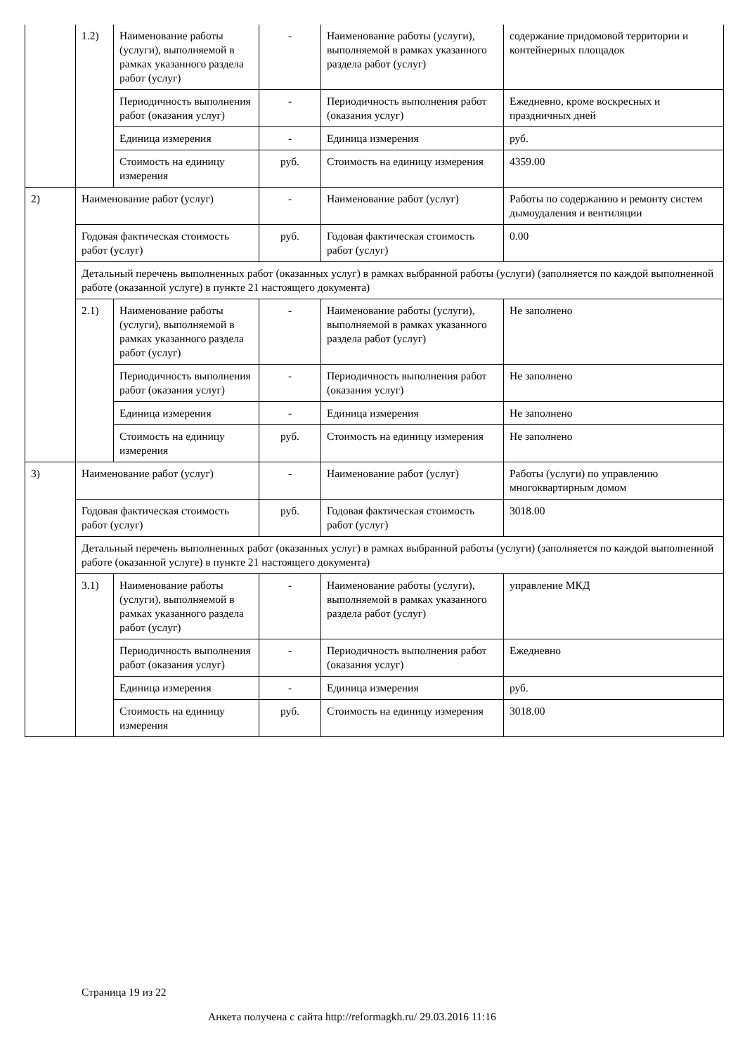| | 1.2) | Наименование работы (услуги), выполняемой в рамках указанного раздела работ (услуг) | - | Наименование работы (услуги), выполняемой в рамках указанного раздела работ (услуг) | содержание придомовой территории и контейнерных площадок |
| | | Периодичность выполнения работ (оказания услуг) | - | Периодичность выполнения работ (оказания услуг) | Ежедневно, кроме воскресных и праздничных дней |
| | | Единица измерения | - | Единица измерения | руб. |
| | | Стоимость на единицу измерения | руб. | Стоимость на единицу измерения | 4359.00 |
| 2) | Наименование работ (услуг) | | - | Наименование работ (услуг) | Работы по содержанию и ремонту систем дымоудаления и вентиляции |
| | Годовая фактическая стоимость работ (услуг) | | руб. | Годовая фактическая стоимость работ (услуг) | 0.00 |
| | Детальный перечень выполненных работ (оказанных услуг) в рамках выбранной работы (услуги) (заполняется по каждой выполненной работе (оказанной услуге) в пункте 21 настоящего документа) | | | | |
| | 2.1) | Наименование работы (услуги), выполняемой в рамках указанного раздела работ (услуг) | - | Наименование работы (услуги), выполняемой в рамках указанного раздела работ (услуг) | Не заполнено |
| | | Периодичность выполнения работ (оказания услуг) | - | Периодичность выполнения работ (оказания услуг) | Не заполнено |
| | | Единица измерения | - | Единица измерения | Не заполнено |
| | | Стоимость на единицу измерения | руб. | Стоимость на единицу измерения | Не заполнено |
| 3) | Наименование работ (услуг) | | - | Наименование работ (услуг) | Работы (услуги) по управлению многоквартирным домом |
| | Годовая фактическая стоимость работ (услуг) | | руб. | Годовая фактическая стоимость работ (услуг) | 3018.00 |
| | Детальный перечень выполненных работ (оказанных услуг) в рамках выбранной работы (услуги) (заполняется по каждой выполненной работе (оказанной услуге) в пункте 21 настоящего документа) | | | | |
| | 3.1) | Наименование работы (услуги), выполняемой в рамках указанного раздела работ (услуг) | - | Наименование работы (услуги), выполняемой в рамках указанного раздела работ (услуг) | управление МКД |
| | | Периодичность выполнения работ (оказания услуг) | - | Периодичность выполнения работ (оказания услуг) | Ежедневно |
| | | Единица измерения | - | Единица измерения | руб. |
| | | Стоимость на единицу измерения | руб. | Стоимость на единицу измерения | 3018.00 |
Страница 19 из 22
Анкета получена с сайта http://reformagkh.ru/ 29.03.2016 11:16